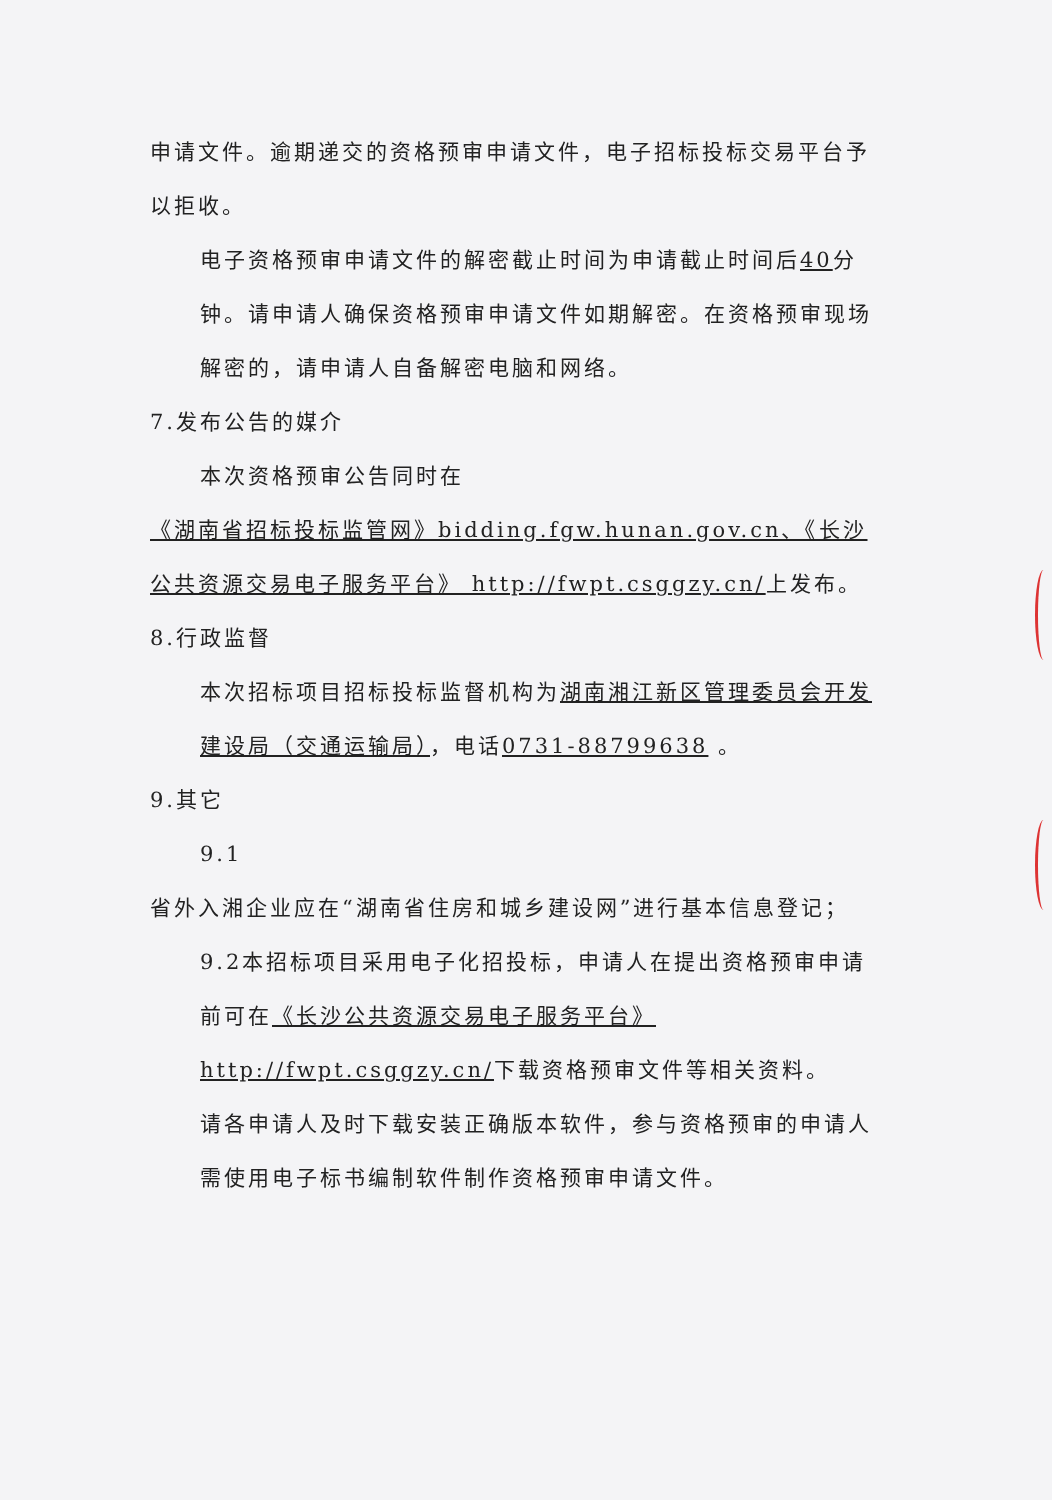申请文件。逾期递交的资格预审申请文件，电子招标投标交易平台予以拒收。
电子资格预审申请文件的解密截止时间为申请截止时间后40分钟。请申请人确保资格预审申请文件如期解密。在资格预审现场解密的，请申请人自备解密电脑和网络。
7.发布公告的媒介
本次资格预审公告同时在
《湖南省招标投标监管网》bidding.fgw.hunan.gov.cn、《长沙公共资源交易电子服务平台》 http://fwpt.csggzy.cn/上发布。
8.行政监督
本次招标项目招标投标监督机构为湖南湘江新区管理委员会开发建设局（交通运输局），电话0731-88799638 。
9.其它
9.1
省外入湘企业应在“湖南省住房和城乡建设网”进行基本信息登记；
9.2本招标项目采用电子化招投标，申请人在提出资格预审申请前可在《长沙公共资源交易电子服务平台》 http://fwpt.csggzy.cn/下载资格预审文件等相关资料。
请各申请人及时下载安装正确版本软件，参与资格预审的申请人需使用电子标书编制软件制作资格预审申请文件。